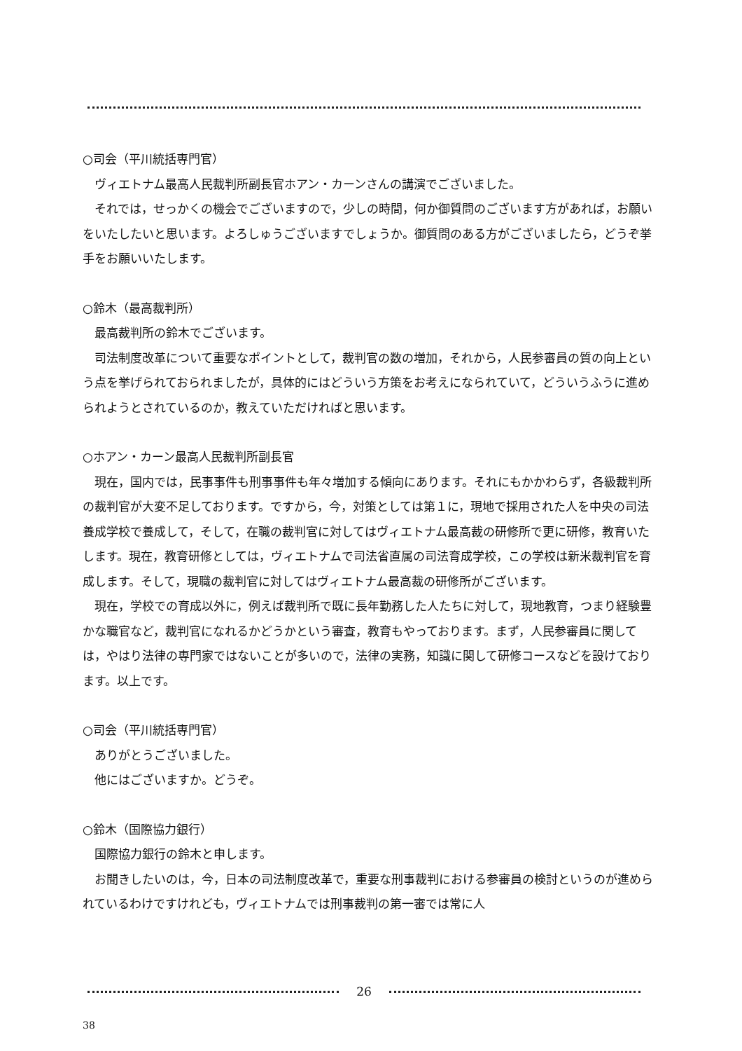○司会（平川統括専門官）
ヴィエトナム最高人民裁判所副長官ホアン・カーンさんの講演でございました。
それでは，せっかくの機会でございますので，少しの時間，何か御質問のございます方があれば，お願いをいたしたいと思います。よろしゅうございますでしょうか。御質問のある方がございましたら，どうぞ挙手をお願いいたします。
○鈴木（最高裁判所）
最高裁判所の鈴木でございます。
司法制度改革について重要なポイントとして，裁判官の数の増加，それから，人民参審員の質の向上という点を挙げられておられましたが，具体的にはどういう方策をお考えになられていて，どういうふうに進められようとされているのか，教えていただければと思います。
○ホアン・カーン最高人民裁判所副長官
現在，国内では，民事事件も刑事事件も年々増加する傾向にあります。それにもかかわらず，各級裁判所の裁判官が大変不足しております。ですから，今，対策としては第１に，現地で採用された人を中央の司法養成学校で養成して，そして，在職の裁判官に対してはヴィエトナム最高裁の研修所で更に研修，教育いたします。現在，教育研修としては，ヴィエトナムで司法省直属の司法育成学校，この学校は新米裁判官を育成します。そして，現職の裁判官に対してはヴィエトナム最高裁の研修所がございます。
現在，学校での育成以外に，例えば裁判所で既に長年勤務した人たちに対して，現地教育，つまり経験豊かな職官など，裁判官になれるかどうかという審査，教育もやっております。まず，人民参審員に関しては，やはり法律の専門家ではないことが多いので，法律の実務，知識に関して研修コースなどを設けております。以上です。
○司会（平川統括専門官）
ありがとうございました。
他にはございますか。どうぞ。
○鈴木（国際協力銀行）
国際協力銀行の鈴木と申します。
お聞きしたいのは，今，日本の司法制度改革で，重要な刑事裁判における参審員の検討というのが進められているわけですけれども，ヴィエトナムでは刑事裁判の第一審では常に人
26
38